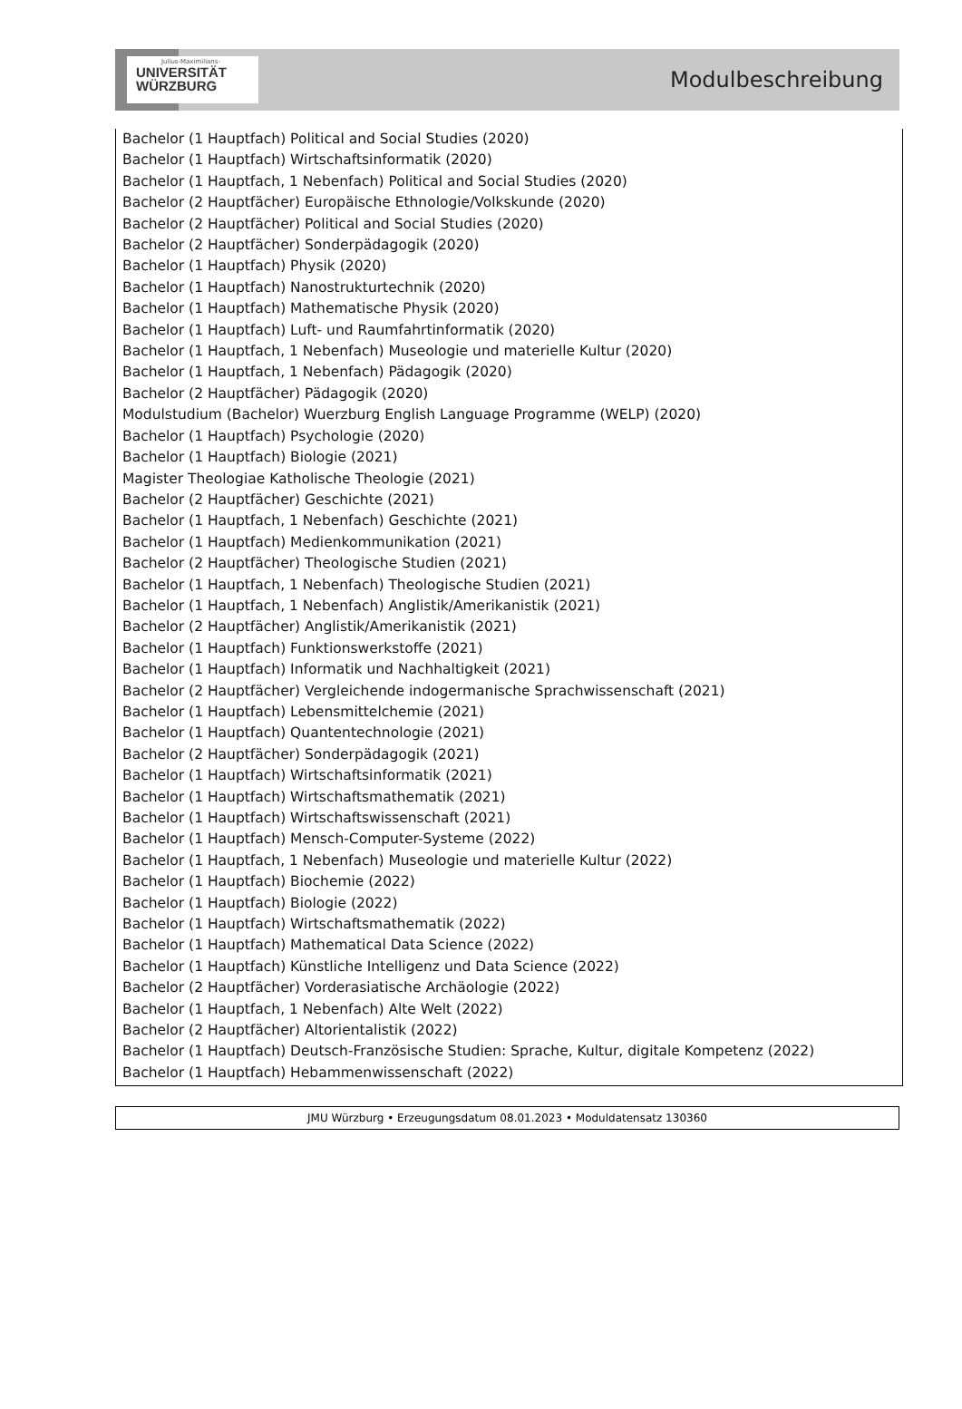Julius-Maximilians-
UNIVERSITÄT
WÜRZBURG
Modulbeschreibung
Bachelor (1 Hauptfach) Political and Social Studies (2020)
Bachelor (1 Hauptfach) Wirtschaftsinformatik (2020)
Bachelor (1 Hauptfach, 1 Nebenfach) Political and Social Studies (2020)
Bachelor (2 Hauptfächer) Europäische Ethnologie/Volkskunde (2020)
Bachelor (2 Hauptfächer) Political and Social Studies (2020)
Bachelor (2 Hauptfächer) Sonderpädagogik (2020)
Bachelor (1 Hauptfach) Physik (2020)
Bachelor (1 Hauptfach) Nanostrukturtechnik (2020)
Bachelor (1 Hauptfach) Mathematische Physik (2020)
Bachelor (1 Hauptfach) Luft- und Raumfahrtinformatik (2020)
Bachelor (1 Hauptfach, 1 Nebenfach) Museologie und materielle Kultur (2020)
Bachelor (1 Hauptfach, 1 Nebenfach) Pädagogik (2020)
Bachelor (2 Hauptfächer) Pädagogik (2020)
Modulstudium (Bachelor) Wuerzburg English Language Programme (WELP) (2020)
Bachelor (1 Hauptfach) Psychologie (2020)
Bachelor (1 Hauptfach) Biologie (2021)
Magister Theologiae Katholische Theologie (2021)
Bachelor (2 Hauptfächer) Geschichte (2021)
Bachelor (1 Hauptfach, 1 Nebenfach) Geschichte (2021)
Bachelor (1 Hauptfach) Medienkommunikation (2021)
Bachelor (2 Hauptfächer) Theologische Studien (2021)
Bachelor (1 Hauptfach, 1 Nebenfach) Theologische Studien (2021)
Bachelor (1 Hauptfach, 1 Nebenfach) Anglistik/Amerikanistik (2021)
Bachelor (2 Hauptfächer) Anglistik/Amerikanistik (2021)
Bachelor (1 Hauptfach) Funktionswerkstoffe (2021)
Bachelor (1 Hauptfach) Informatik und Nachhaltigkeit (2021)
Bachelor (2 Hauptfächer) Vergleichende indogermanische Sprachwissenschaft (2021)
Bachelor (1 Hauptfach) Lebensmittelchemie (2021)
Bachelor (1 Hauptfach) Quantentechnologie (2021)
Bachelor (2 Hauptfächer) Sonderpädagogik (2021)
Bachelor (1 Hauptfach) Wirtschaftsinformatik (2021)
Bachelor (1 Hauptfach) Wirtschaftsmathematik (2021)
Bachelor (1 Hauptfach) Wirtschaftswissenschaft (2021)
Bachelor (1 Hauptfach) Mensch-Computer-Systeme (2022)
Bachelor (1 Hauptfach, 1 Nebenfach) Museologie und materielle Kultur (2022)
Bachelor (1 Hauptfach) Biochemie (2022)
Bachelor (1 Hauptfach) Biologie (2022)
Bachelor (1 Hauptfach) Wirtschaftsmathematik (2022)
Bachelor (1 Hauptfach) Mathematical Data Science (2022)
Bachelor (1 Hauptfach) Künstliche Intelligenz und Data Science (2022)
Bachelor (2 Hauptfächer) Vorderasiatische Archäologie (2022)
Bachelor (1 Hauptfach, 1 Nebenfach) Alte Welt (2022)
Bachelor (2 Hauptfächer) Altorientalistik (2022)
Bachelor (1 Hauptfach) Deutsch-Französische Studien: Sprache, Kultur, digitale Kompetenz (2022)
Bachelor (1 Hauptfach) Hebammenwissenschaft (2022)
JMU Würzburg • Erzeugungsdatum 08.01.2023 • Moduldatensatz 130360